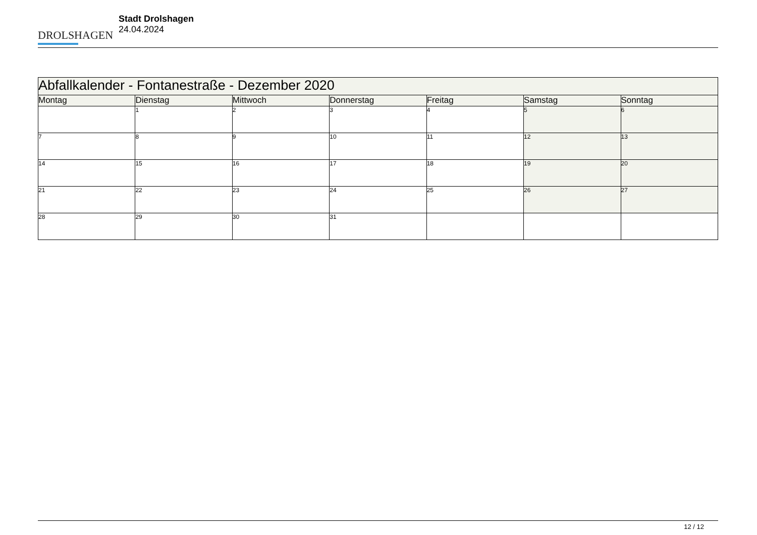DROLSHAGEN
Stadt Drolshagen
24.04.2024
| Abfallkalender - Fontanestraße - Dezember 2020 | | | | | | |
| Montag | Dienstag | Mittwoch | Donnerstag | Freitag | Samstag | Sonntag |
| | 1 | 2 | 3 | 4 | 5 | 6 |
| 7 | 8 | 9 | 10 | 11 | 12 | 13 |
| 14 | 15 | 16 | 17 | 18 | 19 | 20 |
| 21 | 22 | 23 | 24 | 25 | 26 | 27 |
| 28 | 29 | 30 | 31 | | | |
12 / 12